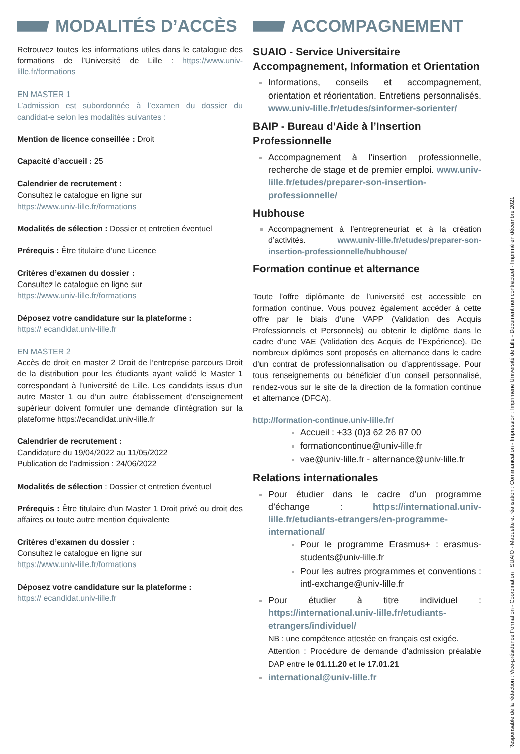MODALITÉS D’ACCÈS
Retrouvez toutes les informations utiles dans le catalogue des formations de l’Université de Lille : https://www.univ-lille.fr/formations
EN MASTER 1
L’admission est subordonnée à l’examen du dossier du candidat-e selon les modalités suivantes :
Mention de licence conseillée : Droit
Capacité d’accueil : 25
Calendrier de recrutement :
Consultez le catalogue en ligne sur
https://www.univ-lille.fr/formations
Modalités de sélection : Dossier et entretien éventuel
Prérequis : Être titulaire d’une Licence
Critères d’examen du dossier :
Consultez le catalogue en ligne sur
https://www.univ-lille.fr/formations
Déposez votre candidature sur la plateforme :
https:// ecandidat.univ-lille.fr
EN MASTER 2
Accès de droit en master 2 Droit de l’entreprise parcours Droit de la distribution pour les étudiants ayant validé le Master 1 correspondant à l’université de Lille. Les candidats issus d’un autre Master 1 ou d’un autre établissement d’enseignement supérieur doivent formuler une demande d’intégration sur la plateforme https://ecandidat.univ-lille.fr
Calendrier de recrutement :
Candidature du 19/04/2022 au 11/05/2022
Publication de l’admission : 24/06/2022
Modalités de sélection : Dossier et entretien éventuel
Prérequis : Être titulaire d’un Master 1 Droit privé ou droit des affaires ou toute autre mention équivalente
Critères d’examen du dossier :
Consultez le catalogue en ligne sur
https://www.univ-lille.fr/formations
Déposez votre candidature sur la plateforme :
https:// ecandidat.univ-lille.fr
ACCOMPAGNEMENT
SUAIO - Service Universitaire Accompagnement, Information et Orientation
Informations, conseils et accompagnement, orientation et réorientation. Entretiens personnalisés. www.univ-lille.fr/etudes/sinformer-sorienter/
BAIP - Bureau d’Aide à l’Insertion Professionnelle
Accompagnement à l’insertion professionnelle, recherche de stage et de premier emploi. www.univ-lille.fr/etudes/preparer-son-insertion-professionnelle/
Hubhouse
Accompagnement à l’entrepreneuriat et à la création d’activités. www.univ-lille.fr/etudes/preparer-son-insertion-professionnelle/hubhouse/
Formation continue et alternance
Toute l’offre diplômante de l’université est accessible en formation continue. Vous pouvez également accéder à cette offre par le biais d’une VAPP (Validation des Acquis Professionnels et Personnels) ou obtenir le diplôme dans le cadre d’une VAE (Validation des Acquis de l’Expérience). De nombreux diplômes sont proposés en alternance dans le cadre d’un contrat de professionnalisation ou d’apprentissage. Pour tous renseignements ou bénéficier d’un conseil personnalisé, rendez-vous sur le site de la direction de la formation continue et alternance (DFCA).
http://formation-continue.univ-lille.fr/
Accueil : +33 (0)3 62 26 87 00
formationcontinue@univ-lille.fr
vae@univ-lille.fr - alternance@univ-lille.fr
Relations internationales
Pour étudier dans le cadre d’un programme d’échange : https://international.univ-lille.fr/etudiants-etrangers/en-programme-international/
Pour le programme Erasmus+ : erasmus-students@univ-lille.fr
Pour les autres programmes et conventions : intl-exchange@univ-lille.fr
Pour étudier à titre individuel : https://international.univ-lille.fr/etudiants-etrangers/individuel/
NB : une compétence attestée en français est exigée.
Attention : Procédure de demande d’admission préalable DAP entre le 01.11.20 et le 17.01.21
international@univ-lille.fr
Responsable de la rédaction : Vice-présidence Formation - Coordination : SUAIO - Maquette et réalisation : Communication - Impression : Imprimerie Université de Lille - Document non contractuel - Imprimé en décembre 2021